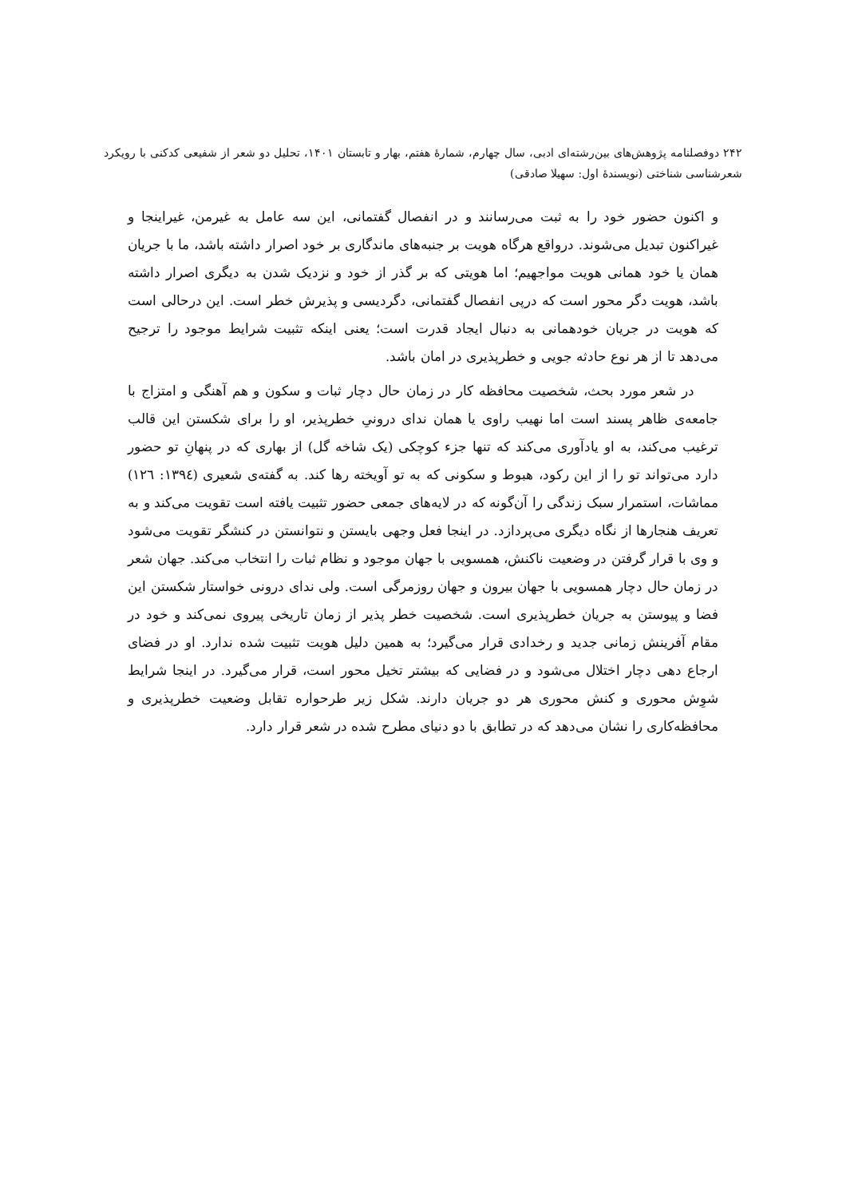۲۴۲ دوفصلنامه پژوهش‌های بین‌رشته‌ای ادبی، سال چهارم، شمارهٔ هفتم، بهار و تابستان ۱۴۰۱، تحلیل دو شعر از شفیعی کدکنی با رویکرد شعرشناسی شناختی (نویسندهٔ اول: سهیلا صادقی)
و اکنون حضور خود را به ثبت می‌رسانند و در انفصال گفتمانی، این سه عامل به غیرمن، غیراینجا و غیراکنون تبدیل می‌شوند. درواقع هرگاه هویت بر جنبه‌های ماندگاری بر خود اصرار داشته باشد، ما با جریان همان یا خود همانی هویت مواجهیم؛ اما هویتی که بر گذر از خود و نزدیک شدن به دیگری اصرار داشته باشد، هویت دگر محور است که درپی انفصال گفتمانی، دگردیسی و پذیرش خطر است. این درحالی است که هویت در جریان خودهمانی به دنبال ایجاد قدرت است؛ یعنی اینکه تثبیت شرایط موجود را ترجیح می‌دهد تا از هر نوع حادثه جویی و خطرپذیری در امان باشد.
در شعر مورد بحث، شخصیت محافظه کار در زمان حال دچار ثبات و سکون و هم آهنگی و امتزاج با جامعه‌ی ظاهر پسند است اما نهیب راوی یا همان ندای درونیِ خطرپذیر، او را برای شکستن این قالب ترغیب می‌کند، به او یادآوری می‌کند که تنها جزء کوچکی (یک شاخه گل) از بهاری که در پنهانِ تو حضور دارد می‌تواند تو را از این رکود، هبوط و سکونی که به تو آویخته رها کند. به گفته‌ی شعیری (۱۳۹٤: ۱۲٦) مماشات، استمرار سبک زندگی را آن‌گونه که در لایه‌های جمعی حضور تثبیت یافته است تقویت می‌کند و به تعریف هنجارها از نگاه دیگری می‌پردازد. در اینجا فعل وجهی بایستن و نتوانستن در کنشگر تقویت می‌شود و وی با قرار گرفتن در وضعیت ناکنش، همسویی با جهان موجود و نظام ثبات را انتخاب می‌کند. جهان شعر در زمان حال دچار همسویی با جهان بیرون و جهان روزمرگی است. ولی ندای درونی خواستار شکستن این فضا و پیوستن به جریان خطرپذیری است. شخصیت خطر پذیر از زمان تاریخی پیروی نمی‌کند و خود در مقام آفرینش زمانی جدید و رخدادی قرار می‌گیرد؛ به همین دلیل هویت تثبیت شده ندارد. او در فضای ارجاع دهی دچار اختلال می‌شود و در فضایی که بیشتر تخیل محور است، قرار می‌گیرد. در اینجا شرایط شوِش محوری و کنش محوری هر دو جریان دارند. شکل زیر طرحواره تقابل وضعیت خطرپذیری و محافظه‌کاری را نشان می‌دهد که در تطابق با دو دنیای مطرح شده در شعر قرار دارد.